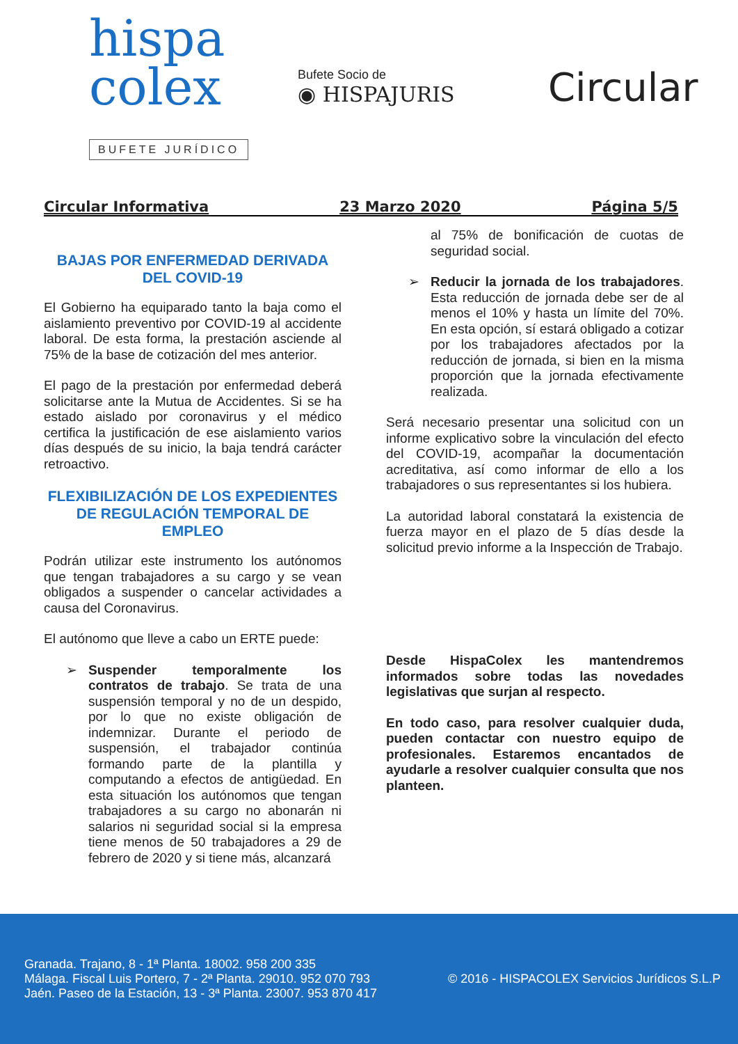hispa
colex
BUFETE JURÍDICO
Bufete Socio de
◉ HISPAJURIS
Circular
Circular Informativa 23 Marzo 2020 Página 5/5
BAJAS POR ENFERMEDAD DERIVADA DEL COVID-19
El Gobierno ha equiparado tanto la baja como el aislamiento preventivo por COVID-19 al accidente laboral. De esta forma, la prestación asciende al 75% de la base de cotización del mes anterior.
El pago de la prestación por enfermedad deberá solicitarse ante la Mutua de Accidentes. Si se ha estado aislado por coronavirus y el médico certifica la justificación de ese aislamiento varios días después de su inicio, la baja tendrá carácter retroactivo.
FLEXIBILIZACIÓN DE LOS EXPEDIENTES DE REGULACIÓN TEMPORAL DE EMPLEO
Podrán utilizar este instrumento los autónomos que tengan trabajadores a su cargo y se vean obligados a suspender o cancelar actividades a causa del Coronavirus.
El autónomo que lleve a cabo un ERTE puede:
➢ Suspender temporalmente los contratos de trabajo. Se trata de una suspensión temporal y no de un despido, por lo que no existe obligación de indemnizar. Durante el periodo de suspensión, el trabajador continúa formando parte de la plantilla y computando a efectos de antigüedad. En esta situación los autónomos que tengan trabajadores a su cargo no abonarán ni salarios ni seguridad social si la empresa tiene menos de 50 trabajadores a 29 de febrero de 2020 y si tiene más, alcanzará
al 75% de bonificación de cuotas de seguridad social.
➢ Reducir la jornada de los trabajadores. Esta reducción de jornada debe ser de al menos el 10% y hasta un límite del 70%. En esta opción, sí estará obligado a cotizar por los trabajadores afectados por la reducción de jornada, si bien en la misma proporción que la jornada efectivamente realizada.
Será necesario presentar una solicitud con un informe explicativo sobre la vinculación del efecto del COVID-19, acompañar la documentación acreditativa, así como informar de ello a los trabajadores o sus representantes si los hubiera.
La autoridad laboral constatará la existencia de fuerza mayor en el plazo de 5 días desde la solicitud previo informe a la Inspección de Trabajo.
Desde HispaColex les mantendremos informados sobre todas las novedades legislativas que surjan al respecto.
En todo caso, para resolver cualquier duda, pueden contactar con nuestro equipo de profesionales. Estaremos encantados de ayudarle a resolver cualquier consulta que nos planteen.
Granada. Trajano, 8 - 1ª Planta. 18002. 958 200 335
Málaga. Fiscal Luis Portero, 7 - 2ª Planta. 29010. 952 070 793
Jaén. Paseo de la Estación, 13 - 3ª Planta. 23007. 953 870 417
© 2016 - HISPACOLEX Servicios Jurídicos S.L.P